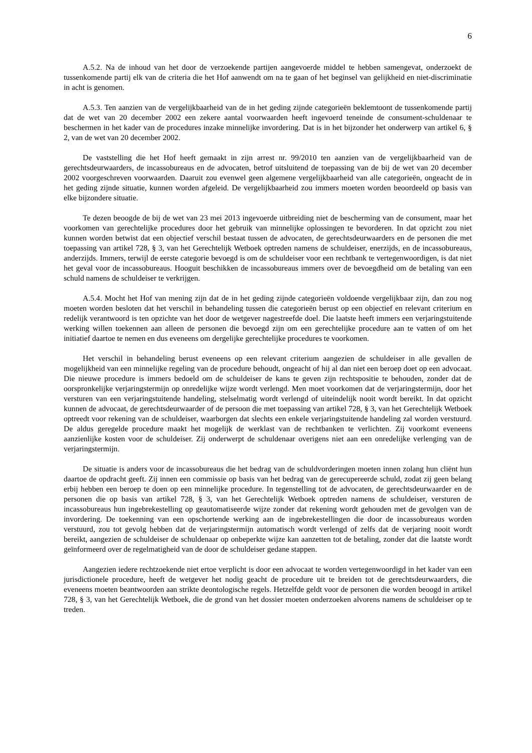6
A.5.2. Na de inhoud van het door de verzoekende partijen aangevoerde middel te hebben samengevat, onderzoekt de tussenkomende partij elk van de criteria die het Hof aanwendt om na te gaan of het beginsel van gelijkheid en niet-discriminatie in acht is genomen.
A.5.3. Ten aanzien van de vergelijkbaarheid van de in het geding zijnde categorieën beklemtoont de tussenkomende partij dat de wet van 20 december 2002 een zekere aantal voorwaarden heeft ingevoerd teneinde de consument-schuldenaar te beschermen in het kader van de procedures inzake minnelijke invordering. Dat is in het bijzonder het onderwerp van artikel 6, § 2, van de wet van 20 december 2002.
De vaststelling die het Hof heeft gemaakt in zijn arrest nr. 99/2010 ten aanzien van de vergelijkbaarheid van de gerechtsdeurwaarders, de incassobureaus en de advocaten, betrof uitsluitend de toepassing van de bij de wet van 20 december 2002 voorgeschreven voorwaarden. Daaruit zou evenwel geen algemene vergelijkbaarheid van alle categorieën, ongeacht de in het geding zijnde situatie, kunnen worden afgeleid. De vergelijkbaarheid zou immers moeten worden beoordeeld op basis van elke bijzondere situatie.
Te dezen beoogde de bij de wet van 23 mei 2013 ingevoerde uitbreiding niet de bescherming van de consument, maar het voorkomen van gerechtelijke procedures door het gebruik van minnelijke oplossingen te bevorderen. In dat opzicht zou niet kunnen worden betwist dat een objectief verschil bestaat tussen de advocaten, de gerechtsdeurwaarders en de personen die met toepassing van artikel 728, § 3, van het Gerechtelijk Wetboek optreden namens de schuldeiser, enerzijds, en de incassobureaus, anderzijds. Immers, terwijl de eerste categorie bevoegd is om de schuldeiser voor een rechtbank te vertegenwoordigen, is dat niet het geval voor de incassobureaus. Hooguit beschikken de incassobureaus immers over de bevoegdheid om de betaling van een schuld namens de schuldeiser te verkrijgen.
A.5.4. Mocht het Hof van mening zijn dat de in het geding zijnde categorieën voldoende vergelijkbaar zijn, dan zou nog moeten worden besloten dat het verschil in behandeling tussen die categorieën berust op een objectief en relevant criterium en redelijk verantwoord is ten opzichte van het door de wetgever nagestreefde doel. Die laatste heeft immers een verjaringstuitende werking willen toekennen aan alleen de personen die bevoegd zijn om een gerechtelijke procedure aan te vatten of om het initiatief daartoe te nemen en dus eveneens om dergelijke gerechtelijke procedures te voorkomen.
Het verschil in behandeling berust eveneens op een relevant criterium aangezien de schuldeiser in alle gevallen de mogelijkheid van een minnelijke regeling van de procedure behoudt, ongeacht of hij al dan niet een beroep doet op een advocaat. Die nieuwe procedure is immers bedoeld om de schuldeiser de kans te geven zijn rechtspositie te behouden, zonder dat de oorspronkelijke verjaringstermijn op onredelijke wijze wordt verlengd. Men moet voorkomen dat de verjaringstermijn, door het versturen van een verjaringstuitende handeling, stelselmatig wordt verlengd of uiteindelijk nooit wordt bereikt. In dat opzicht kunnen de advocaat, de gerechtsdeurwaarder of de persoon die met toepassing van artikel 728, § 3, van het Gerechtelijk Wetboek optreedt voor rekening van de schuldeiser, waarborgen dat slechts een enkele verjaringstuitende handeling zal worden verstuurd. De aldus geregelde procedure maakt het mogelijk de werklast van de rechtbanken te verlichten. Zij voorkomt eveneens aanzienlijke kosten voor de schuldeiser. Zij onderwerpt de schuldenaar overigens niet aan een onredelijke verlenging van de verjaringstermijn.
De situatie is anders voor de incassobureaus die het bedrag van de schuldvorderingen moeten innen zolang hun cliënt hun daartoe de opdracht geeft. Zij innen een commissie op basis van het bedrag van de gerecupereerde schuld, zodat zij geen belang erbij hebben een beroep te doen op een minnelijke procedure. In tegenstelling tot de advocaten, de gerechtsdeurwaarder en de personen die op basis van artikel 728, § 3, van het Gerechtelijk Wetboek optreden namens de schuldeiser, versturen de incassobureaus hun ingebrekestelling op geautomatiseerde wijze zonder dat rekening wordt gehouden met de gevolgen van de invordering. De toekenning van een opschortende werking aan de ingebrekestellingen die door de incassobureaus worden verstuurd, zou tot gevolg hebben dat de verjaringstermijn automatisch wordt verlengd of zelfs dat de verjaring nooit wordt bereikt, aangezien de schuldeiser de schuldenaar op onbeperkte wijze kan aanzetten tot de betaling, zonder dat die laatste wordt geïnformeerd over de regelmatigheid van de door de schuldeiser gedane stappen.
Aangezien iedere rechtzoekende niet ertoe verplicht is door een advocaat te worden vertegenwoordigd in het kader van een jurisdictionele procedure, heeft de wetgever het nodig geacht de procedure uit te breiden tot de gerechtsdeurwaarders, die eveneens moeten beantwoorden aan strikte deontologische regels. Hetzelfde geldt voor de personen die worden beoogd in artikel 728, § 3, van het Gerechtelijk Wetboek, die de grond van het dossier moeten onderzoeken alvorens namens de schuldeiser op te treden.